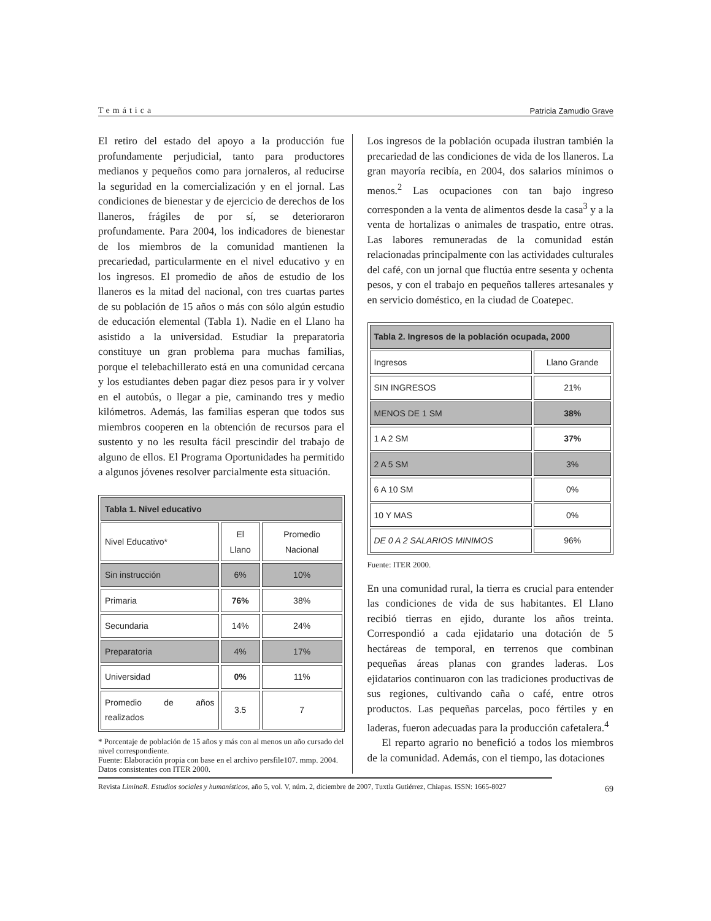Temática Patricia Zamudio Grave
El retiro del estado del apoyo a la producción fue profundamente perjudicial, tanto para productores medianos y pequeños como para jornaleros, al reducirse la seguridad en la comercialización y en el jornal. Las condiciones de bienestar y de ejercicio de derechos de los llaneros, frágiles de por sí, se deterioraron profundamente. Para 2004, los indicadores de bienestar de los miembros de la comunidad mantienen la precariedad, particularmente en el nivel educativo y en los ingresos. El promedio de años de estudio de los llaneros es la mitad del nacional, con tres cuartas partes de su población de 15 años o más con sólo algún estudio de educación elemental (Tabla 1). Nadie en el Llano ha asistido a la universidad. Estudiar la preparatoria constituye un gran problema para muchas familias, porque el telebachillerato está en una comunidad cercana y los estudiantes deben pagar diez pesos para ir y volver en el autobús, o llegar a pie, caminando tres y medio kilómetros. Además, las familias esperan que todos sus miembros cooperen en la obtención de recursos para el sustento y no les resulta fácil prescindir del trabajo de alguno de ellos. El Programa Oportunidades ha permitido a algunos jóvenes resolver parcialmente esta situación.
| Tabla 1. Nivel educativo | | |
| --- | --- | --- |
| Nivel Educativo* | El Llano | Promedio Nacional |
| Sin instrucción | 6% | 10% |
| Primaria | 76% | 38% |
| Secundaria | 14% | 24% |
| Preparatoria | 4% | 17% |
| Universidad | 0% | 11% |
| Promedio de años realizados | 3.5 | 7 |
* Porcentaje de población de 15 años y más con al menos un año cursado del nivel correspondiente.
Fuente: Elaboración propia con base en el archivo persfile107. mmp. 2004. Datos consistentes con ITER 2000.
Los ingresos de la población ocupada ilustran también la precariedad de las condiciones de vida de los llaneros. La gran mayoría recibía, en 2004, dos salarios mínimos o menos.<sup>2</sup> Las ocupaciones con tan bajo ingreso corresponden a la venta de alimentos desde la casa<sup>3</sup> y a la venta de hortalizas o animales de traspatio, entre otras. Las labores remuneradas de la comunidad están relacionadas principalmente con las actividades culturales del café, con un jornal que fluctúa entre sesenta y ochenta pesos, y con el trabajo en pequeños talleres artesanales y en servicio doméstico, en la ciudad de Coatepec.
| Tabla 2. Ingresos de la población ocupada, 2000 | |
| --- | --- |
| Ingresos | Llano Grande |
| SIN INGRESOS | 21% |
| MENOS DE 1 SM | 38% |
| 1 A 2 SM | 37% |
| 2 A 5 SM | 3% |
| 6 A 10 SM | 0% |
| 10 Y MAS | 0% |
| DE 0 A 2 SALARIOS MINIMOS | 96% |
Fuente: ITER 2000.
En una comunidad rural, la tierra es crucial para entender las condiciones de vida de sus habitantes. El Llano recibió tierras en ejido, durante los años treinta. Correspondió a cada ejidatario una dotación de 5 hectáreas de temporal, en terrenos que combinan pequeñas áreas planas con grandes laderas. Los ejidatarios continuaron con las tradiciones productivas de sus regiones, cultivando caña o café, entre otros productos. Las pequeñas parcelas, poco fértiles y en laderas, fueron adecuadas para la producción cafetalera.<sup>4</sup>
El reparto agrario no benefició a todos los miembros de la comunidad. Además, con el tiempo, las dotaciones
Revista LiminaR. Estudios sociales y humanísticos, año 5, vol. V, núm. 2, diciembre de 2007, Tuxtla Gutiérrez, Chiapas. ISSN: 1665-8027
69